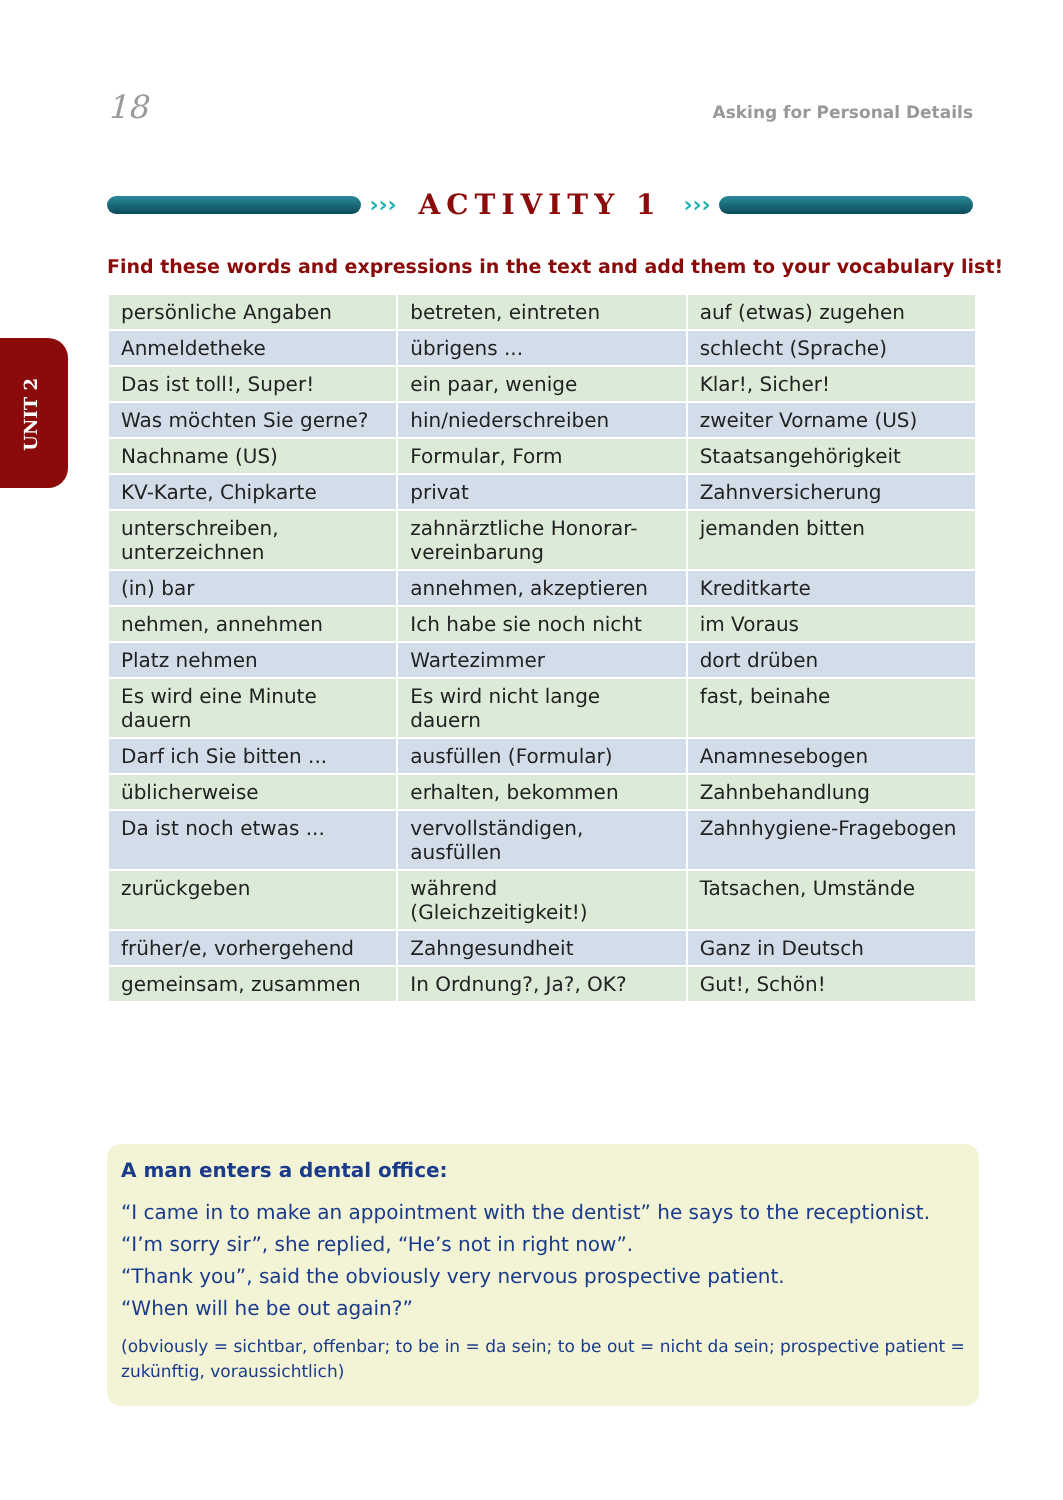18 Asking for Personal Details
UNIT 2
››› ACTIVITY 1 ›››
Find these words and expressions in the text and add them to your vocabulary list!
| persönliche Angaben | betreten, eintreten | auf (etwas) zugehen |
| Anmeldetheke | übrigens ... | schlecht (Sprache) |
| Das ist toll!, Super! | ein paar, wenige | Klar!, Sicher! |
| Was möchten Sie gerne? | hin/niederschreiben | zweiter Vorname (US) |
| Nachname (US) | Formular, Form | Staatsangehörigkeit |
| KV-Karte, Chipkarte | privat | Zahnversicherung |
| unterschreiben, unterzeichnen | zahnärztliche Honorar-vereinbarung | jemanden bitten |
| (in) bar | annehmen, akzeptieren | Kreditkarte |
| nehmen, annehmen | Ich habe sie noch nicht | im Voraus |
| Platz nehmen | Wartezimmer | dort drüben |
| Es wird eine Minute dauern | Es wird nicht lange dauern | fast, beinahe |
| Darf ich Sie bitten ... | ausfüllen (Formular) | Anamnesebogen |
| üblicherweise | erhalten, bekommen | Zahnbehandlung |
| Da ist noch etwas ... | vervollständigen, ausfüllen | Zahnhygiene-Fragebogen |
| zurückgeben | während (Gleichzeitigkeit!) | Tatsachen, Umstände |
| früher/e, vorhergehend | Zahngesundheit | Ganz in Deutsch |
| gemeinsam, zusammen | In Ordnung?, Ja?, OK? | Gut!, Schön! |
A man enters a dental office:
“I came in to make an appointment with the dentist” he says to the receptionist.
“I’m sorry sir”, she replied, “He’s not in right now”.
“Thank you”, said the obviously very nervous prospective patient.
“When will he be out again?”
(obviously = sichtbar, offenbar; to be in = da sein; to be out = nicht da sein; prospective patient = zukünftig, voraussichtlich)